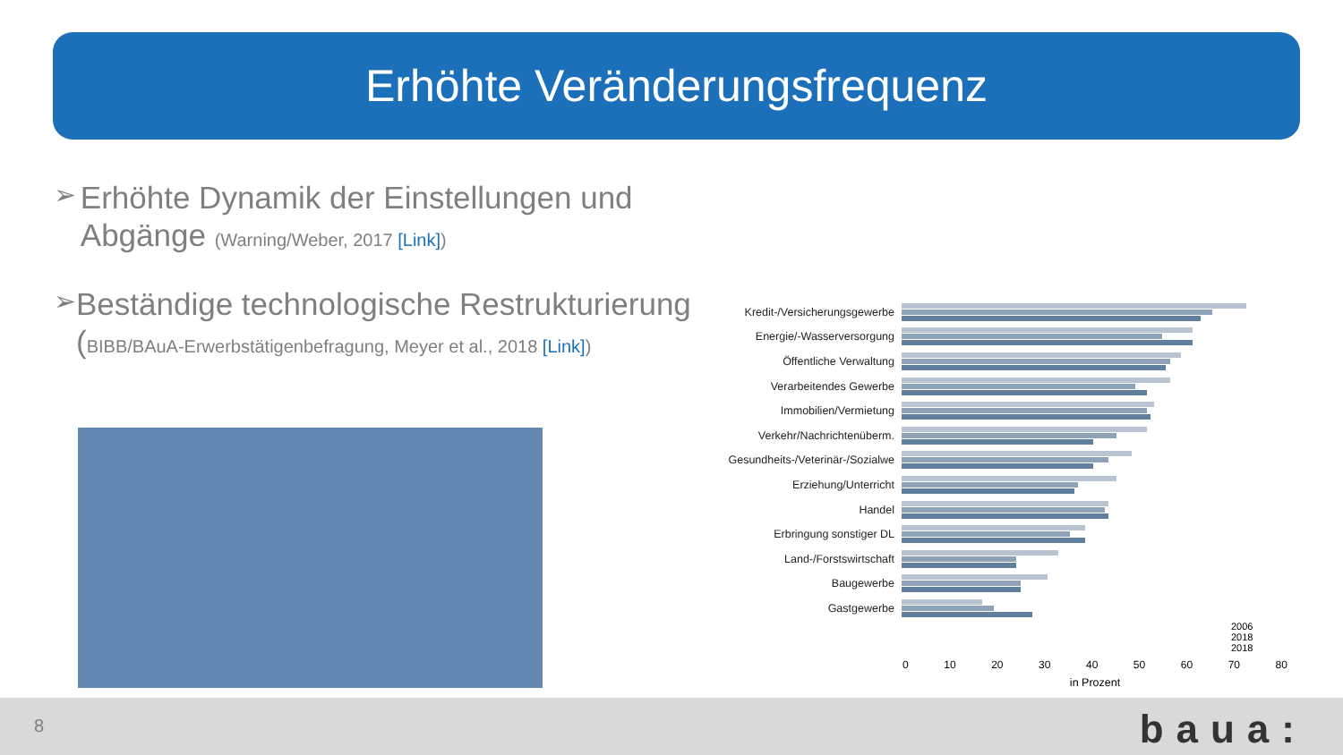Erhöhte Veränderungsfrequenz
➢
Erhöhte Dynamik der Einstellungen und Abgänge (Warning/Weber, 2017 [Link])
➢
Beständige technologische Restrukturierung (BIBB/BAuA-Erwerbstätigenbefragung, Meyer et al., 2018 [Link])
Kredit-/Versicherungsgewerbe
Energie/-Wasserversorgung
Öffentliche Verwaltung
Verarbeitendes Gewerbe
Immobilien/Vermietung
Verkehr/Nachrichtenüberm.
Gesundheits-/Veterinär-/Sozialwe
Erziehung/Unterricht
Handel
Erbringung sonstiger DL
Land-/Forstswirtschaft
Baugewerbe
Gastgewerbe
2006
2018
2018
0 10 20 30 40 50 60 70 80
in Prozent
8 baua: